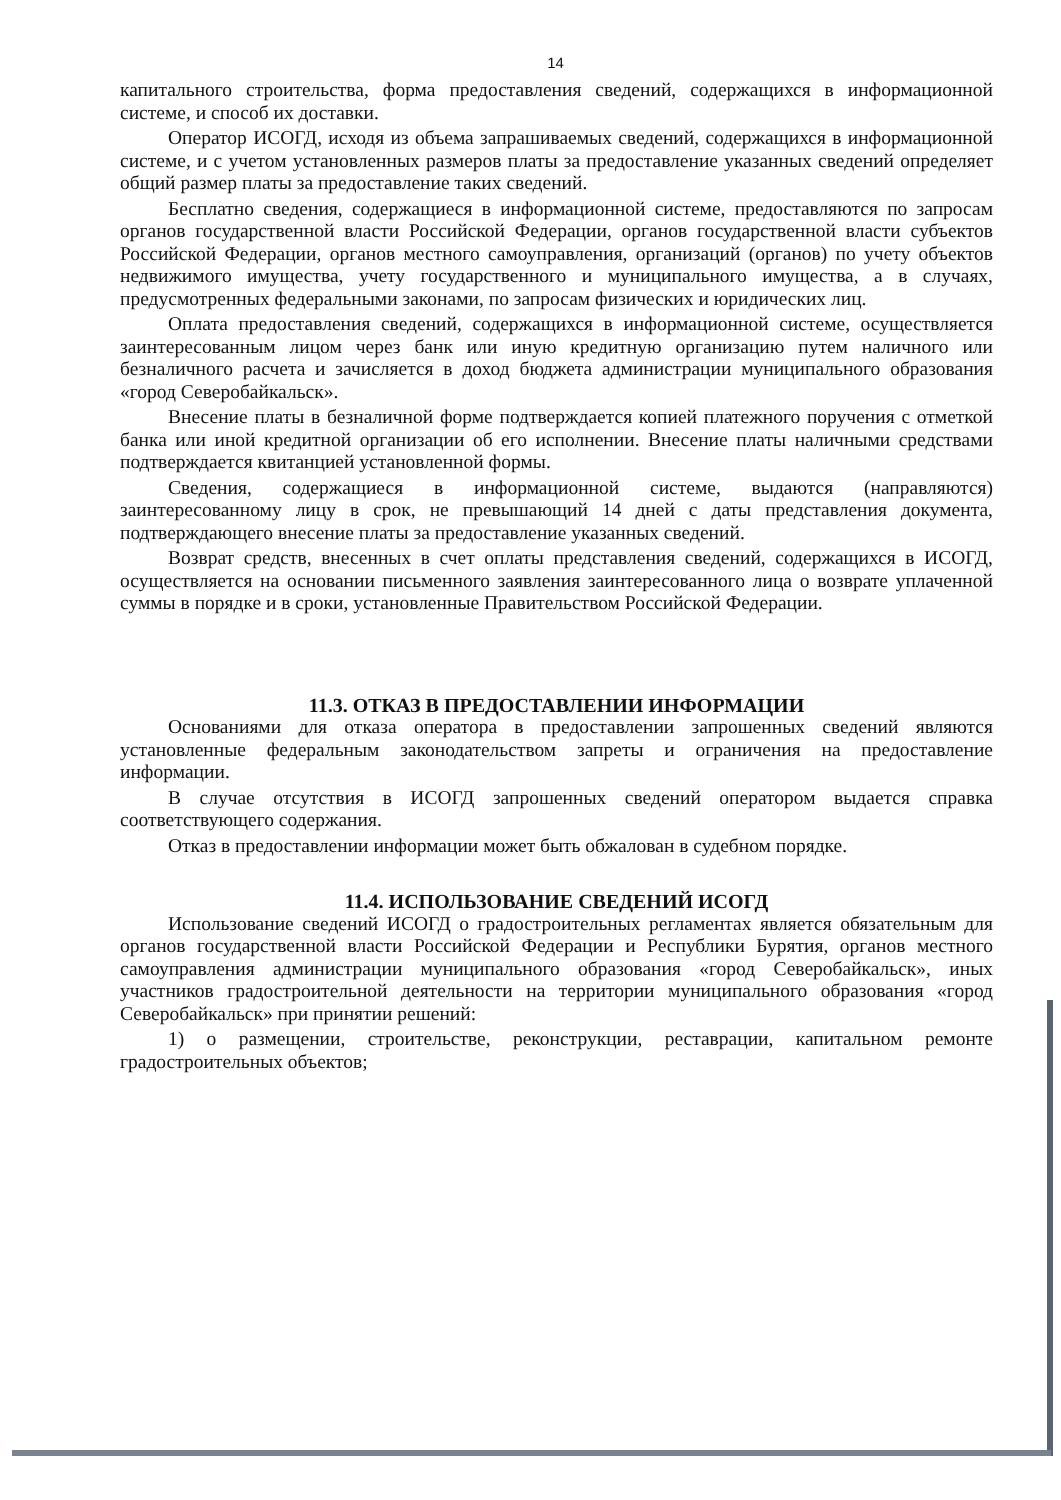14
капитального строительства, форма предоставления сведений, содержащихся в информационной системе, и способ их доставки.
Оператор ИСОГД, исходя из объема запрашиваемых сведений, содержащихся в информационной системе, и с учетом установленных размеров платы за предоставление указанных сведений определяет общий размер платы за предоставление таких сведений.
Бесплатно сведения, содержащиеся в информационной системе, предоставляются по запросам органов государственной власти Российской Федерации, органов государственной власти субъектов Российской Федерации, органов местного самоуправления, организаций (органов) по учету объектов недвижимого имущества, учету государственного и муниципального имущества, а в случаях, предусмотренных федеральными законами, по запросам физических и юридических лиц.
Оплата предоставления сведений, содержащихся в информационной системе, осуществляется заинтересованным лицом через банк или иную кредитную организацию путем наличного или безналичного расчета и зачисляется в доход бюджета администрации муниципального образования «город Северобайкальск».
Внесение платы в безналичной форме подтверждается копией платежного поручения с отметкой банка или иной кредитной организации об его исполнении. Внесение платы наличными средствами подтверждается квитанцией установленной формы.
Сведения, содержащиеся в информационной системе, выдаются (направляются) заинтересованному лицу в срок, не превышающий 14 дней с даты представления документа, подтверждающего внесение платы за предоставление указанных сведений.
Возврат средств, внесенных в счет оплаты представления сведений, содержащихся в ИСОГД, осуществляется на основании письменного заявления заинтересованного лица о возврате уплаченной суммы в порядке и в сроки, установленные Правительством Российской Федерации.
11.3. ОТКАЗ В ПРЕДОСТАВЛЕНИИ ИНФОРМАЦИИ
Основаниями для отказа оператора в предоставлении запрошенных сведений являются установленные федеральным законодательством запреты и ограничения на предоставление информации.
В случае отсутствия в ИСОГД запрошенных сведений оператором выдается справка соответствующего содержания.
Отказ в предоставлении информации может быть обжалован в судебном порядке.
11.4. ИСПОЛЬЗОВАНИЕ СВЕДЕНИЙ ИСОГД
Использование сведений ИСОГД о градостроительных регламентах является обязательным для органов государственной власти Российской Федерации и Республики Бурятия, органов местного самоуправления администрации муниципального образования «город Северобайкальск», иных участников градостроительной деятельности на территории муниципального образования «город Северобайкальск» при принятии решений:
1) о размещении, строительстве, реконструкции, реставрации, капитальном ремонте градостроительных объектов;